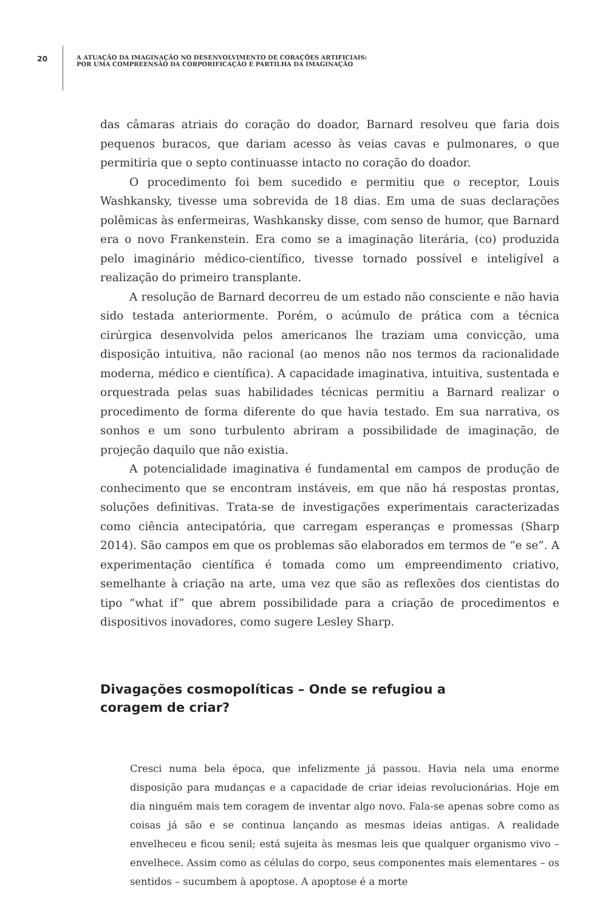20
A ATUAÇÃO DA IMAGINAÇÃO NO DESENVOLVIMENTO DE CORAÇÕES ARTIFICIAIS:
POR UMA COMPREENSÃO DA CORPORIFICAÇÃO E PARTILHA DA IMAGINAÇÃO
das câmaras atriais do coração do doador, Barnard resolveu que faria dois pequenos buracos, que dariam acesso às veias cavas e pulmonares, o que permitiria que o septo continuasse intacto no coração do doador.
O procedimento foi bem sucedido e permitiu que o receptor, Louis Washkansky, tivesse uma sobrevida de 18 dias. Em uma de suas declarações polêmicas às enfermeiras, Washkansky disse, com senso de humor, que Barnard era o novo Frankenstein. Era como se a imaginação literária, (co) produzida pelo imaginário médico-científico, tivesse tornado possível e inteligível a realização do primeiro transplante.
A resolução de Barnard decorreu de um estado não consciente e não havia sido testada anteriormente. Porém, o acúmulo de prática com a técnica cirúrgica desenvolvida pelos americanos lhe traziam uma convicção, uma disposição intuitiva, não racional (ao menos não nos termos da racionalidade moderna, médico e científica). A capacidade imaginativa, intuitiva, sustentada e orquestrada pelas suas habilidades técnicas permitiu a Barnard realizar o procedimento de forma diferente do que havia testado. Em sua narrativa, os sonhos e um sono turbulento abriram a possibilidade de imaginação, de projeção daquilo que não existia.
A potencialidade imaginativa é fundamental em campos de produção de conhecimento que se encontram instáveis, em que não há respostas prontas, soluções definitivas. Trata-se de investigações experimentais caracterizadas como ciência antecipatória, que carregam esperanças e promessas (Sharp 2014). São campos em que os problemas são elaborados em termos de “e se”. A experimentação científica é tomada como um empreendimento criativo, semelhante à criação na arte, uma vez que são as reflexões dos cientistas do tipo “what if” que abrem possibilidade para a criação de procedimentos e dispositivos inovadores, como sugere Lesley Sharp.
Divagações cosmopolíticas – Onde se refugiou a
coragem de criar?
Cresci numa bela época, que infelizmente já passou. Havia nela uma enorme disposição para mudanças e a capacidade de criar ideias revolucionárias. Hoje em dia ninguém mais tem coragem de inventar algo novo. Fala-se apenas sobre como as coisas já são e se continua lançando as mesmas ideias antigas. A realidade envelheceu e ficou senil; está sujeita às mesmas leis que qualquer organismo vivo – envelhece. Assim como as células do corpo, seus componentes mais elementares – os sentidos – sucumbem à apoptose. A apoptose é a morte